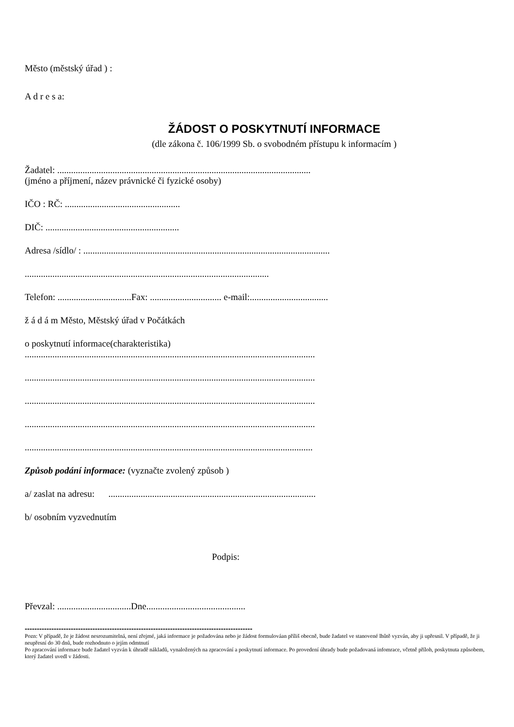Město (městský úřad ) :
A d r e s a:
ŽÁDOST O POSKYTNUTÍ INFORMACE
(dle zákona č. 106/1999 Sb. o svobodném přístupu k informacím )
Žadatel: ..............................................................................................................
(jméno a příjmení, název právnické či fyzické osoby)
IČO : RČ: ..................................................
DIČ: ..........................................................
Adresa /sídlo/ : ...........................................................................................................
..........................................................................................................
Telefon: ................................Fax: ............................... e-mail:..................................
ž á d á m Město, Městský úřad v Počátkách
o poskytnutí informace(charakteristika)
..............................................................................................................................
..............................................................................................................................
..............................................................................................................................
..............................................................................................................................
.............................................................................................................................
Způsob podání informace: (vyznačte zvolený způsob )
a/ zaslat na adresu: ..........................................................................................
b/ osobním vyzvednutím
Podpis:
Převzal: ................................Dne...........................................
----------------------------------------------------------------------------------------------
Pozn: V případě, že je žádost nesrozumitelná, není zřejmé, jaká informace je požadována nebo je žádost formulováan příliš obecně, bude žadatel ve stanovené lhůtě vyzván, aby ji upřesnil. V případě, že ji neupřesní do 30 dnů, bude rozhodnuto o jejím odmtnutí
Po zpracování informace bude žadatel vyzván k úhradě nákladů, vynaložených na zpracování a poskytnutí informace. Po provedení úhrady bude požadovaná infomrace, včetně příloh, poskytnuta způsobem, který žadatel uvedl v žádosti.